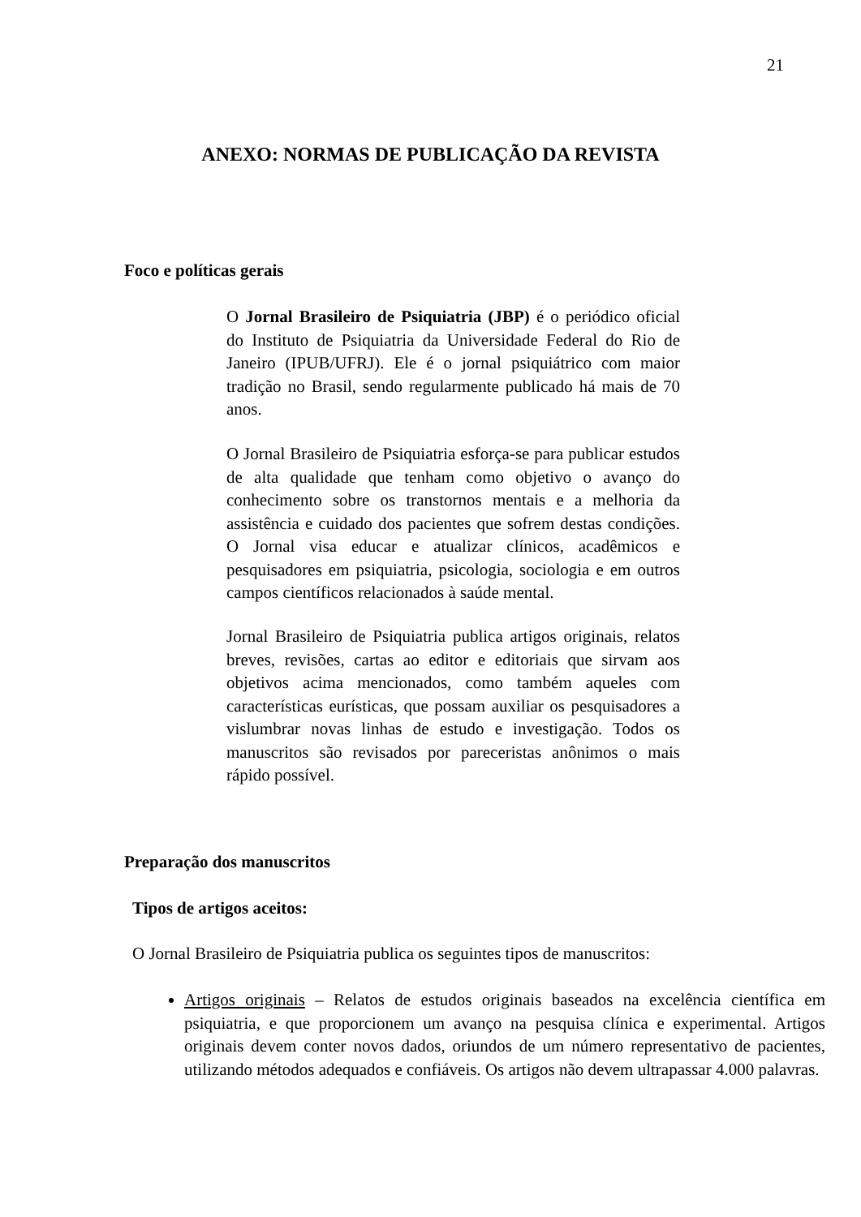21
ANEXO: NORMAS DE PUBLICAÇÃO DA REVISTA
Foco e políticas gerais
O Jornal Brasileiro de Psiquiatria (JBP) é o periódico oficial do Instituto de Psiquiatria da Universidade Federal do Rio de Janeiro (IPUB/UFRJ). Ele é o jornal psiquiátrico com maior tradição no Brasil, sendo regularmente publicado há mais de 70 anos.
O Jornal Brasileiro de Psiquiatria esforça-se para publicar estudos de alta qualidade que tenham como objetivo o avanço do conhecimento sobre os transtornos mentais e a melhoria da assistência e cuidado dos pacientes que sofrem destas condições. O Jornal visa educar e atualizar clínicos, acadêmicos e pesquisadores em psiquiatria, psicologia, sociologia e em outros campos científicos relacionados à saúde mental.
Jornal Brasileiro de Psiquiatria publica artigos originais, relatos breves, revisões, cartas ao editor e editoriais que sirvam aos objetivos acima mencionados, como também aqueles com características eurísticas, que possam auxiliar os pesquisadores a vislumbrar novas linhas de estudo e investigação. Todos os manuscritos são revisados por pareceristas anônimos o mais rápido possível.
Preparação dos manuscritos
Tipos de artigos aceitos:
O Jornal Brasileiro de Psiquiatria publica os seguintes tipos de manuscritos:
Artigos originais – Relatos de estudos originais baseados na excelência científica em psiquiatria, e que proporcionem um avanço na pesquisa clínica e experimental. Artigos originais devem conter novos dados, oriundos de um número representativo de pacientes, utilizando métodos adequados e confiáveis. Os artigos não devem ultrapassar 4.000 palavras.